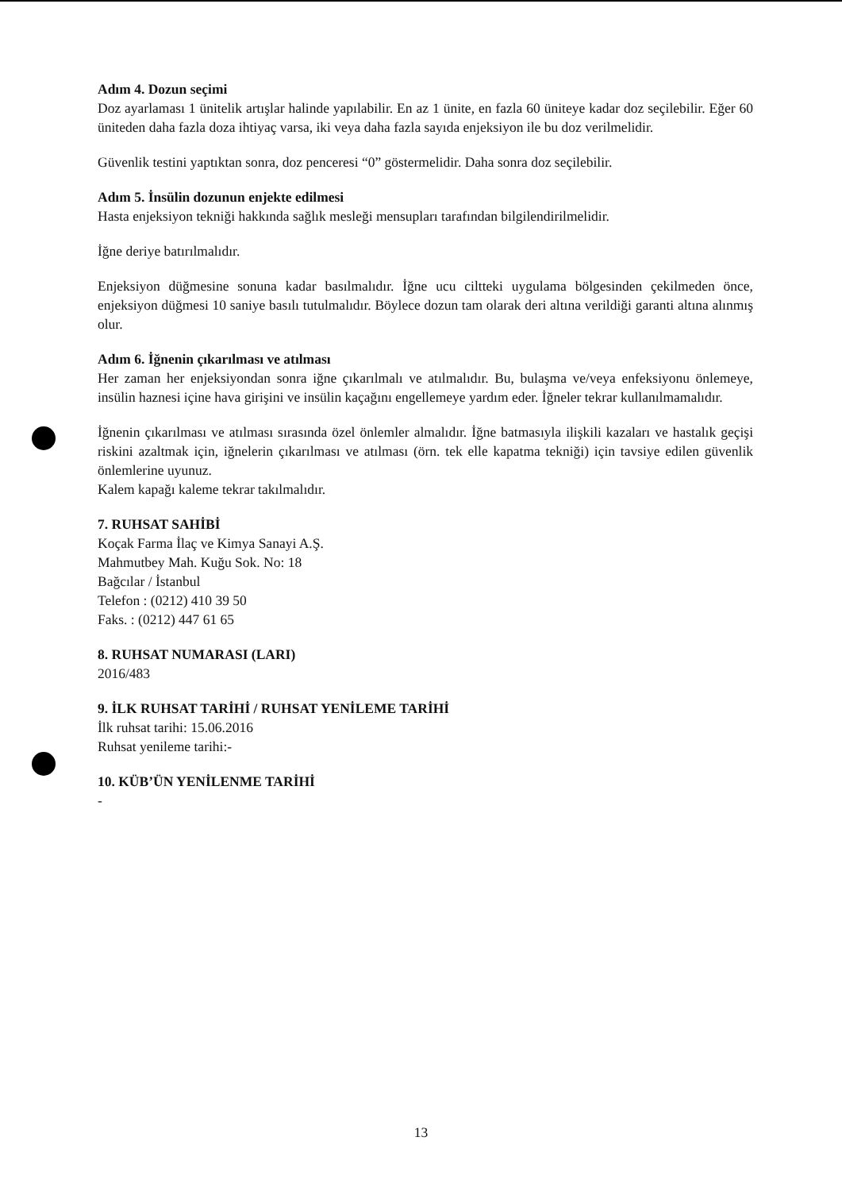Adım 4. Dozun seçimi
Doz ayarlaması 1 ünitelik artışlar halinde yapılabilir. En az 1 ünite, en fazla 60 üniteye kadar doz seçilebilir. Eğer 60 üniteden daha fazla doza ihtiyaç varsa, iki veya daha fazla sayıda enjeksiyon ile bu doz verilmelidir.
Güvenlik testini yaptıktan sonra, doz penceresi “0” göstermelidir. Daha sonra doz seçilebilir.
Adım 5. İnsülin dozunun enjekte edilmesi
Hasta enjeksiyon tekniği hakkında sağlık mesleği mensupları tarafından bilgilendirilmelidir.
İğne deriye batırılmalıdır.
Enjeksiyon düğmesine sonuna kadar basılmalıdır. İğne ucu ciltteki uygulama bölgesinden çekilmeden önce, enjeksiyon düğmesi 10 saniye basılı tutulmalıdır. Böylece dozun tam olarak deri altına verildiği garanti altına alınmış olur.
Adım 6. İğnenin çıkarılması ve atılması
Her zaman her enjeksiyondan sonra iğne çıkarılmalı ve atılmalıdır. Bu, bulaşma ve/veya enfeksiyonu önlemeye, insülin haznesi içine hava girişini ve insülin kaçağını engellemeye yardım eder. İğneler tekrar kullanılmamalıdır.
İğnenin çıkarılması ve atılması sırasında özel önlemler almalıdır. İğne batmasıyla ilişkili kazaları ve hastalık geçişi riskini azaltmak için, iğnelerin çıkarılması ve atılması (örn. tek elle kapatma tekniği) için tavsiye edilen güvenlik önlemlerine uyunuz.
Kalem kapağı kaleme tekrar takılmalıdır.
7. RUHSAT SAHİBİ
Koçak Farma İlaç ve Kimya Sanayi A.Ş.
Mahmutbey Mah. Kuğu Sok. No: 18
Bağcılar / İstanbul
Telefon : (0212) 410 39 50
Faks. : (0212) 447 61 65
8. RUHSAT NUMARASI (LARI)
2016/483
9. İLK RUHSAT TARİHİ / RUHSAT YENİLEME TARİHİ
İlk ruhsat tarihi: 15.06.2016
Ruhsat yenileme tarihi:-
10. KÜB’ÜN YENİLENME TARİHİ
-
13